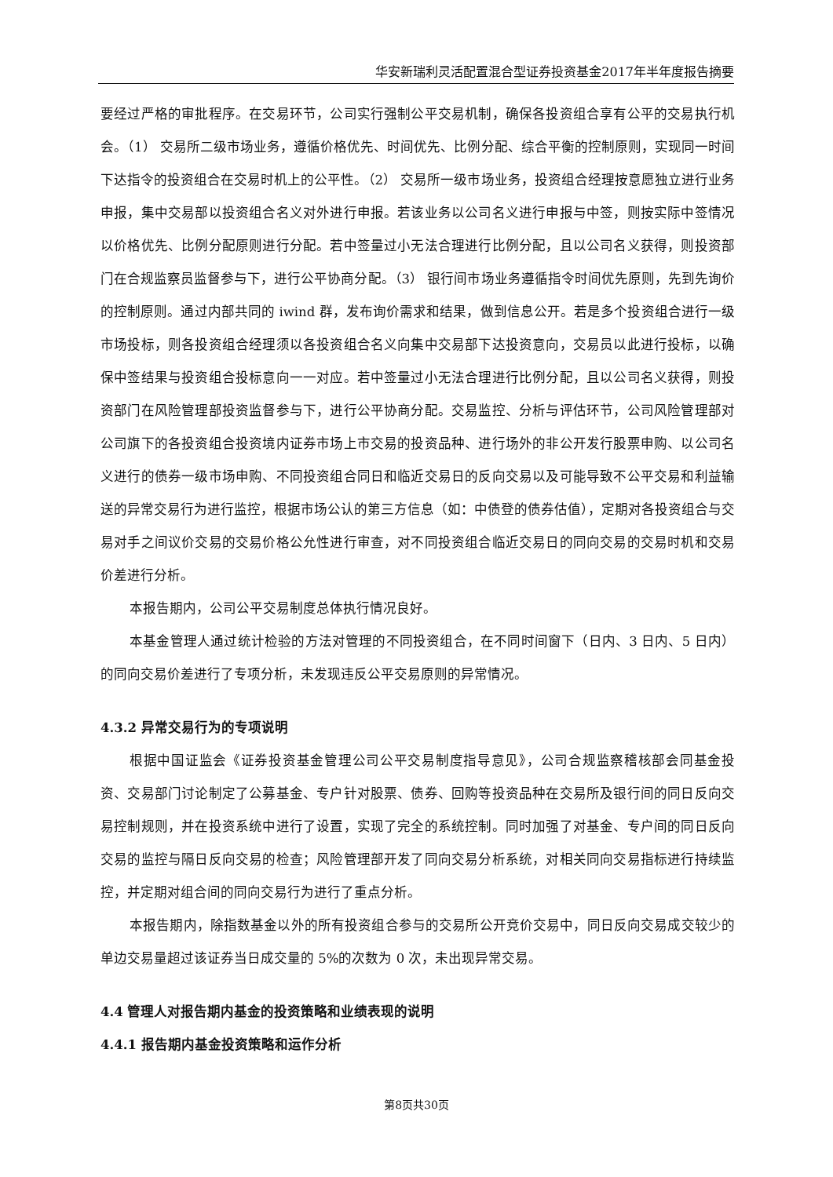华安新瑞利灵活配置混合型证券投资基金2017年半年度报告摘要
要经过严格的审批程序。在交易环节，公司实行强制公平交易机制，确保各投资组合享有公平的交易执行机会。（1） 交易所二级市场业务，遵循价格优先、时间优先、比例分配、综合平衡的控制原则，实现同一时间下达指令的投资组合在交易时机上的公平性。（2） 交易所一级市场业务，投资组合经理按意愿独立进行业务申报，集中交易部以投资组合名义对外进行申报。若该业务以公司名义进行申报与中签，则按实际中签情况以价格优先、比例分配原则进行分配。若中签量过小无法合理进行比例分配，且以公司名义获得，则投资部门在合规监察员监督参与下，进行公平协商分配。（3） 银行间市场业务遵循指令时间优先原则，先到先询价的控制原则。通过内部共同的 iwind 群，发布询价需求和结果，做到信息公开。若是多个投资组合进行一级市场投标，则各投资组合经理须以各投资组合名义向集中交易部下达投资意向，交易员以此进行投标，以确保中签结果与投资组合投标意向一一对应。若中签量过小无法合理进行比例分配，且以公司名义获得，则投资部门在风险管理部投资监督参与下，进行公平协商分配。交易监控、分析与评估环节，公司风险管理部对公司旗下的各投资组合投资境内证券市场上市交易的投资品种、进行场外的非公开发行股票申购、以公司名义进行的债券一级市场申购、不同投资组合同日和临近交易日的反向交易以及可能导致不公平交易和利益输送的异常交易行为进行监控，根据市场公认的第三方信息（如：中债登的债券估值），定期对各投资组合与交易对手之间议价交易的交易价格公允性进行审查，对不同投资组合临近交易日的同向交易的交易时机和交易价差进行分析。
本报告期内，公司公平交易制度总体执行情况良好。
本基金管理人通过统计检验的方法对管理的不同投资组合，在不同时间窗下（日内、3 日内、5 日内）的同向交易价差进行了专项分析，未发现违反公平交易原则的异常情况。
4.3.2 异常交易行为的专项说明
根据中国证监会《证券投资基金管理公司公平交易制度指导意见》，公司合规监察稽核部会同基金投资、交易部门讨论制定了公募基金、专户针对股票、债券、回购等投资品种在交易所及银行间的同日反向交易控制规则，并在投资系统中进行了设置，实现了完全的系统控制。同时加强了对基金、专户间的同日反向交易的监控与隔日反向交易的检查；风险管理部开发了同向交易分析系统，对相关同向交易指标进行持续监控，并定期对组合间的同向交易行为进行了重点分析。
本报告期内，除指数基金以外的所有投资组合参与的交易所公开竞价交易中，同日反向交易成交较少的单边交易量超过该证券当日成交量的 5%的次数为 0 次，未出现异常交易。
4.4 管理人对报告期内基金的投资策略和业绩表现的说明
4.4.1 报告期内基金投资策略和运作分析
第8页共30页